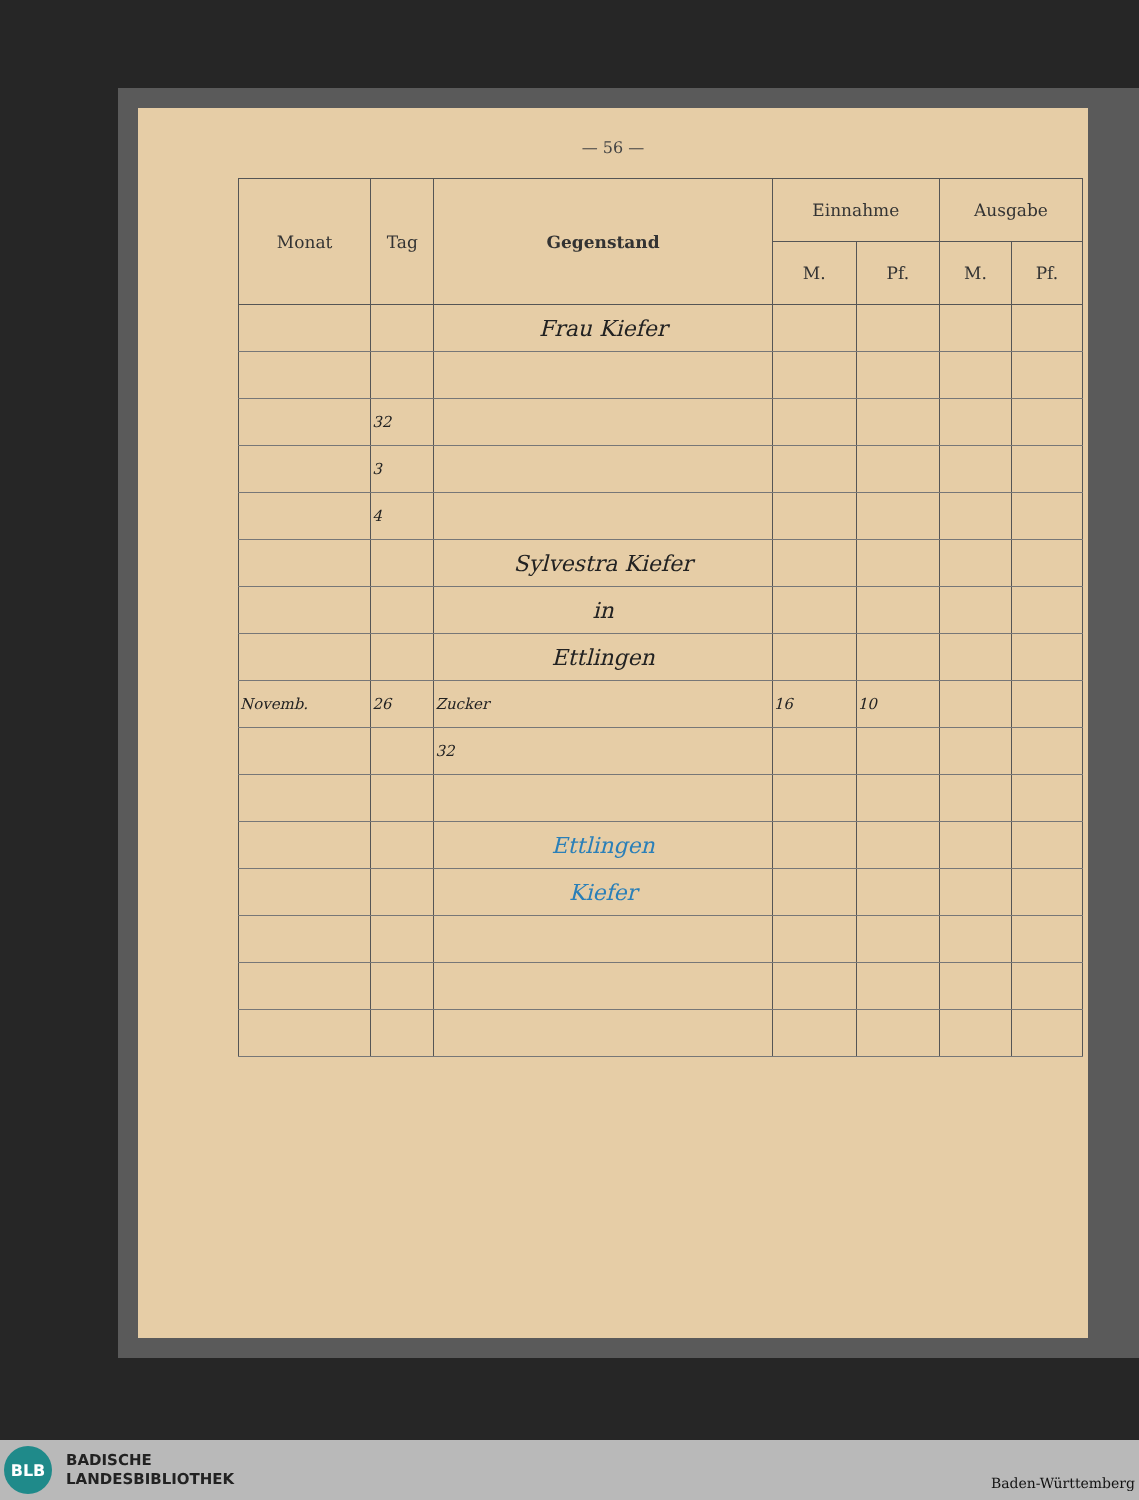— 56 —
| Monat | Tag | Gegenstand | Einnahme | | Ausgabe | |
| --- | --- | --- | --- | --- | --- | --- |
| | | | M. | Pf. | M. | Pf. |
| | | Frau Kiefer | | | | |
| | 32 | | | | | |
| | 3 | | | | | |
| | 4 | | | | | |
| | | Sylvestra Kiefer | | | | |
| | | in | | | | |
| | | Ettlingen | | | | |
| Novemb. | 26 | Zucker | 16 | 10 | | |
| | | 32 | | | | |
| | | Ettlingen | | | | |
| | | Kiefer | | | | |
BLB
BADISCHE
LANDESBIBLIOTHEK
Baden-Württemberg